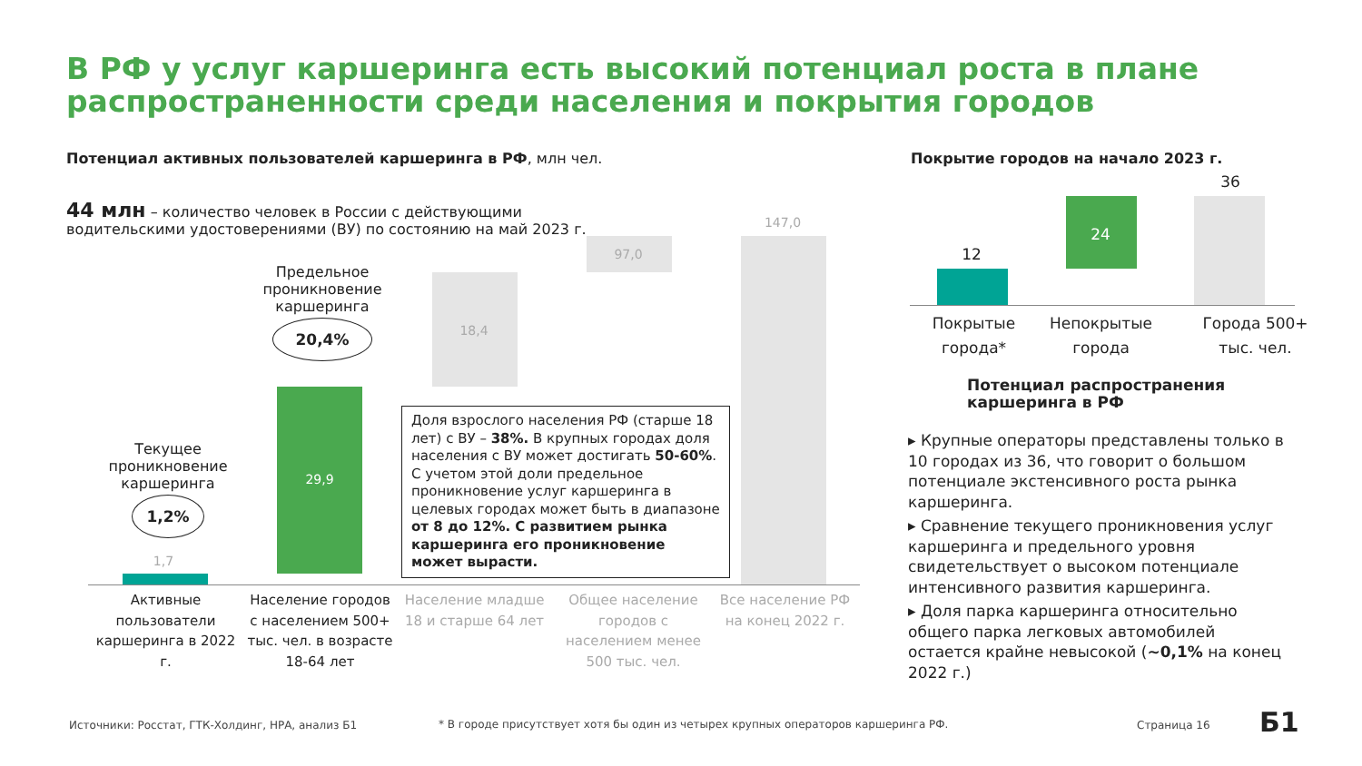В РФ у услуг каршеринга есть высокий потенциал роста в плане распространенности среди населения и покрытия городов
Потенциал активных пользователей каршеринга в РФ, млн чел.
44 млн – количество человек в России с действующими водительскими удостоверениями (ВУ) по состоянию на май 2023 г.
Предельное проникновение каршеринга
20,4%
Текущее проникновение каршеринга
1,2%
1,7
29,9
18,4
97,0
147,0
Доля взрослого населения РФ (старше 18 лет) с ВУ – 38%. В крупных городах доля населения с ВУ может достигать 50-60%. С учетом этой доли предельное проникновение услуг каршеринга в целевых городах может быть в диапазоне от 8 до 12%. С развитием рынка каршеринга его проникновение может вырасти.
Активные пользователи каршеринга в 2022 г.
Население городов с населением 500+ тыс. чел. в возрасте 18-64 лет
Население младше 18 и старше 64 лет
Общее население городов с населением менее 500 тыс. чел.
Все население РФ на конец 2022 г.
Покрытие городов на начало 2023 г.
12
24
36
Покрытые города*
Непокрытые города
Города 500+ тыс. чел.
Потенциал распространения
каршеринга в РФ
▸ Крупные операторы представлены только в 10 городах из 36, что говорит о большом потенциале экстенсивного роста рынка каршеринга.
▸ Сравнение текущего проникновения услуг каршеринга и предельного уровня свидетельствует о высоком потенциале интенсивного развития каршеринга.
▸ Доля парка каршеринга относительно общего парка легковых автомобилей остается крайне невысокой (~0,1% на конец 2022 г.)
Источники: Росстат, ГТК-Холдинг, НРА, анализ Б1
* В городе присутствует хотя бы один из четырех крупных операторов каршеринга РФ.
Страница 16 Б1